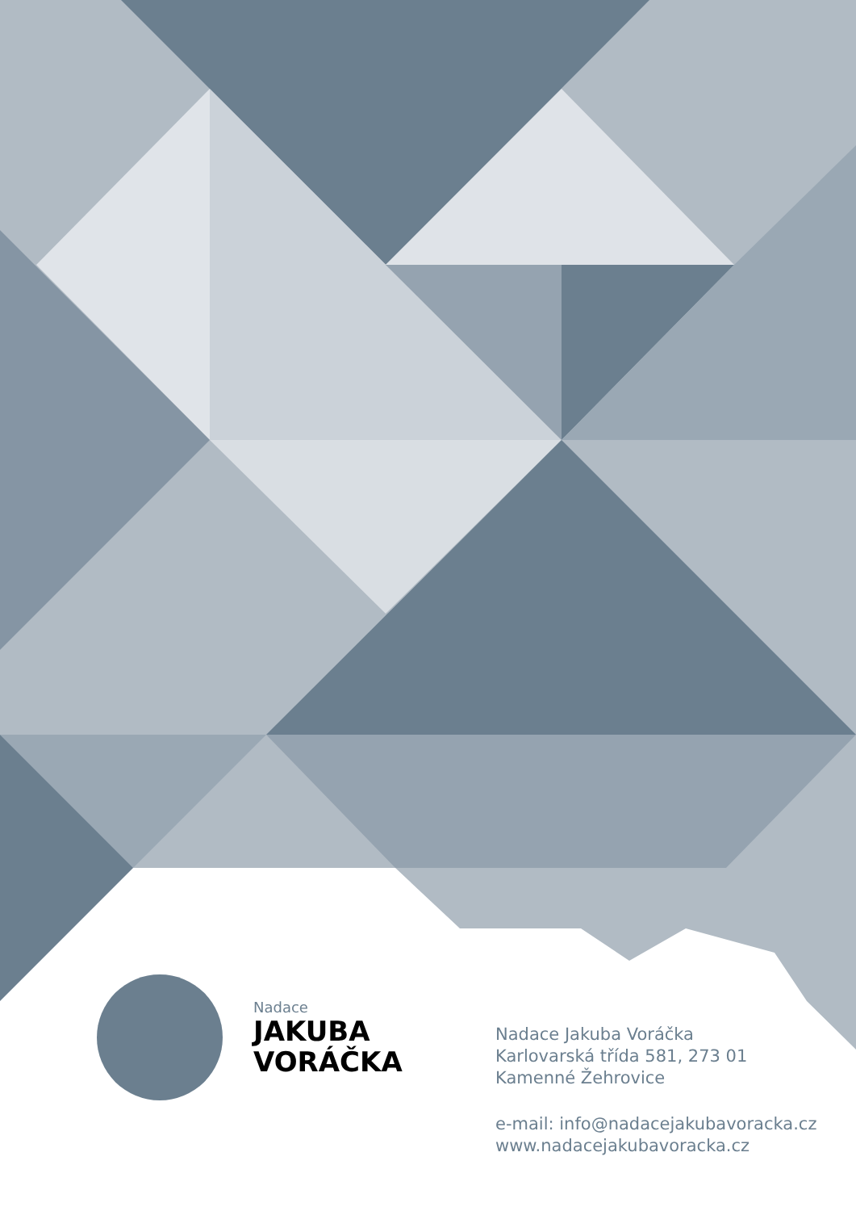Nadace
JAKUBA
VORÁČKA
Nadace Jakuba Voráčka
Karlovarská třída 581, 273 01
Kamenné Žehrovice
e-mail: info@nadacejakubavoracka.cz
www.nadacejakubavoracka.cz